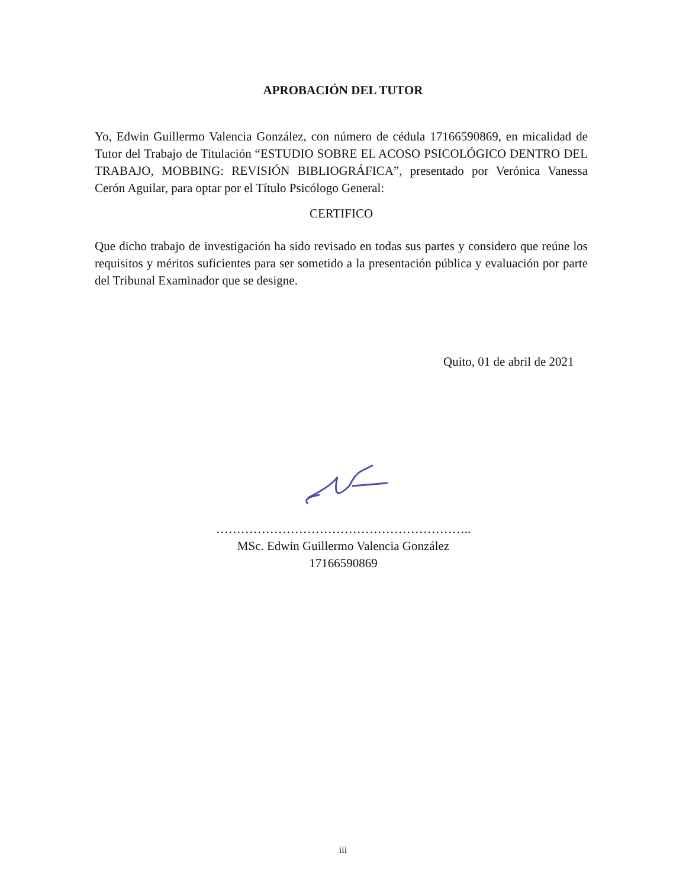APROBACIÓN DEL TUTOR
Yo, Edwin Guillermo Valencia González, con número de cédula 17166590869, en micalidad de Tutor del Trabajo de Titulación “ESTUDIO SOBRE EL ACOSO PSICOLÓGICO DENTRO DEL TRABAJO, MOBBING: REVISIÓN BIBLIOGRÁFICA”, presentado por Verónica Vanessa Cerón Aguilar, para optar por el Título Psicólogo General:
CERTIFICO
Que dicho trabajo de investigación ha sido revisado en todas sus partes y considero que reúne los requisitos y méritos suficientes para ser sometido a la presentación pública y evaluación por parte del Tribunal Examinador que se designe.
Quito, 01 de abril de 2021
……………………………………………………..
MSc. Edwin Guillermo Valencia González
17166590869
iii